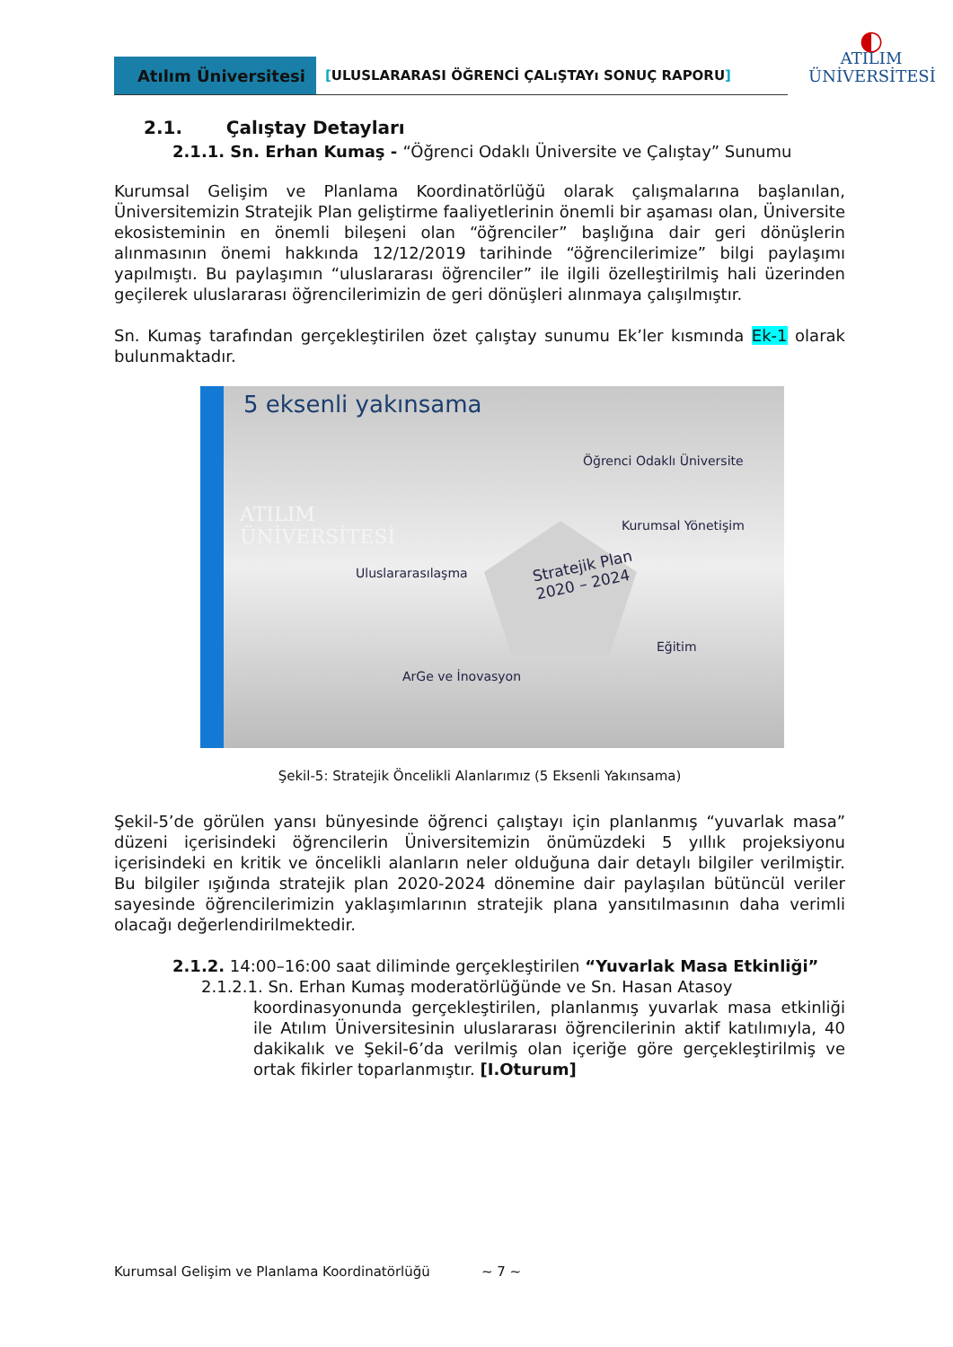Atılım Üniversitesi
[ULUSLARARASI ÖĞRENCİ ÇALıŞTAYı SONUÇ RAPORU]
◐
ATILIM
ÜNİVERSİTESİ
2.1. Çalıştay Detayları
2.1.1. Sn. Erhan Kumaş - “Öğrenci Odaklı Üniversite ve Çalıştay” Sunumu
Kurumsal Gelişim ve Planlama Koordinatörlüğü olarak çalışmalarına başlanılan, Üniversitemizin Stratejik Plan geliştirme faaliyetlerinin önemli bir aşaması olan, Üniversite ekosisteminin en önemli bileşeni olan “öğrenciler” başlığına dair geri dönüşlerin alınmasının önemi hakkında 12/12/2019 tarihinde “öğrencilerimize” bilgi paylaşımı yapılmıştı. Bu paylaşımın “uluslararası öğrenciler” ile ilgili özelleştirilmiş hali üzerinden geçilerek uluslararası öğrencilerimizin de geri dönüşleri alınmaya çalışılmıştır.
Sn. Kumaş tarafından gerçekleştirilen özet çalıştay sunumu Ek’ler kısmında Ek-1 olarak bulunmaktadır.
5 eksenli yakınsama
Öğrenci Odaklı Üniversite
ATILIM
ÜNİVERSİTESİ
Kurumsal Yönetişim
Uluslararasılaşma
Stratejik Plan
2020 – 2024
Eğitim
ArGe ve İnovasyon
Şekil-5: Stratejik Öncelikli Alanlarımız (5 Eksenli Yakınsama)
Şekil-5’de görülen yansı bünyesinde öğrenci çalıştayı için planlanmış “yuvarlak masa” düzeni içerisindeki öğrencilerin Üniversitemizin önümüzdeki 5 yıllık projeksiyonu içerisindeki en kritik ve öncelikli alanların neler olduğuna dair detaylı bilgiler verilmiştir. Bu bilgiler ışığında stratejik plan 2020-2024 dönemine dair paylaşılan bütüncül veriler sayesinde öğrencilerimizin yaklaşımlarının stratejik plana yansıtılmasının daha verimli olacağı değerlendirilmektedir.
2.1.2. 14:00–16:00 saat diliminde gerçekleştirilen “Yuvarlak Masa Etkinliği”
2.1.2.1. Sn. Erhan Kumaş moderatörlüğünde ve Sn. Hasan Atasoy
koordinasyonunda gerçekleştirilen, planlanmış yuvarlak masa etkinliği ile Atılım Üniversitesinin uluslararası öğrencilerinin aktif katılımıyla, 40 dakikalık ve Şekil-6’da verilmiş olan içeriğe göre gerçekleştirilmiş ve ortak fikirler toparlanmıştır. [I.Oturum]
Kurumsal Gelişim ve Planlama Koordinatörlüğü ~ 7 ~